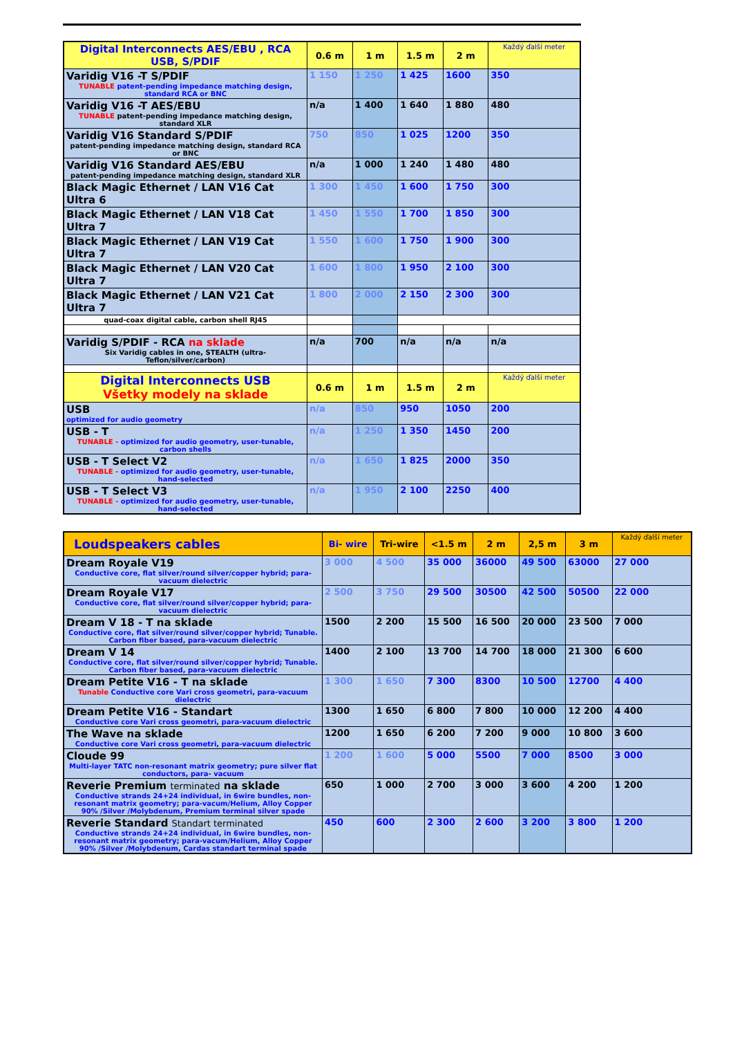| Digital Interconnects AES/EBU , RCA USB, S/PDIF | 0.6 m | 1 m | 1.5 m | 2 m | Každý ďalší meter |
| --- | --- | --- | --- | --- | --- |
| Varidig V16 -T S/PDIF TUNABLE patent-pending impedance matching design, standard RCA or BNC | 1 150 | 1 250 | 1 425 | 1600 | 350 |
| Varidig V16 -T AES/EBU TUNABLE patent-pending impedance matching design, standard XLR | n/a | 1 400 | 1 640 | 1 880 | 480 |
| Varidig V16 Standard S/PDIF patent-pending impedance matching design, standard RCA or BNC | 750 | 850 | 1 025 | 1200 | 350 |
| Varidig V16 Standard AES/EBU patent-pending impedance matching design, standard XLR | n/a | 1 000 | 1 240 | 1 480 | 480 |
| Black Magic Ethernet / LAN V16 Cat Ultra 6 | 1 300 | 1 450 | 1 600 | 1 750 | 300 |
| Black Magic Ethernet / LAN V18 Cat Ultra 7 | 1 450 | 1 550 | 1 700 | 1 850 | 300 |
| Black Magic Ethernet / LAN V19 Cat Ultra 7 | 1 550 | 1 600 | 1 750 | 1 900 | 300 |
| Black Magic Ethernet / LAN V20 Cat Ultra 7 | 1 600 | 1 800 | 1 950 | 2 100 | 300 |
| Black Magic Ethernet / LAN V21 Cat Ultra 7 | 1 800 | 2 000 | 2 150 | 2 300 | 300 |
| quad-coax digital cable, carbon shell RJ45 | | | | | |
| Varidig S/PDIF - RCA na sklade Six Varidig cables in one, STEALTH (ultra-Teflon/silver/carbon) | n/a | 700 | n/a | n/a | n/a |
| Digital Interconnects USB Všetky modely na sklade | 0.6 m | 1 m | 1.5 m | 2 m | Každý ďalší meter |
| USB optimized for audio geometry | n/a | 850 | 950 | 1050 | 200 |
| USB - T TUNABLE - optimized for audio geometry, user-tunable, carbon shells | n/a | 1 250 | 1 350 | 1450 | 200 |
| USB - T Select V2 TUNABLE - optimized for audio geometry, user-tunable, hand-selected | n/a | 1 650 | 1 825 | 2000 | 350 |
| USB - T Select V3 TUNABLE - optimized for audio geometry, user-tunable, hand-selected | n/a | 1 950 | 2 100 | 2250 | 400 |
| Loudspeakers cables | Bi- wire | Tri-wire | <1.5 m | 2 m | 2,5 m | 3 m | Každý ďalší meter |
| --- | --- | --- | --- | --- | --- | --- | --- |
| Dream Royale V19 Conductive core, flat silver/round silver/copper hybrid; para-vacuum dielectric | 3 000 | 4 500 | 35 000 | 36000 | 49 500 | 63000 | 27 000 |
| Dream Royale V17 Conductive core, flat silver/round silver/copper hybrid; para-vacuum dielectric | 2 500 | 3 750 | 29 500 | 30500 | 42 500 | 50500 | 22 000 |
| Dream V 18 - T na sklade Conductive core, flat silver/round silver/copper hybrid; Tunable. Carbon fiber based, para-vacuum dielectric | 1500 | 2 200 | 15 500 | 16 500 | 20 000 | 23 500 | 7 000 |
| Dream V 14 Conductive core, flat silver/round silver/copper hybrid; Tunable. Carbon fiber based, para-vacuum dielectric | 1400 | 2 100 | 13 700 | 14 700 | 18 000 | 21 300 | 6 600 |
| Dream Petite V16 - T na sklade Tunable Conductive core Vari cross geometri, para-vacuum dielectric | 1 300 | 1 650 | 7 300 | 8300 | 10 500 | 12700 | 4 400 |
| Dream Petite V16 - Standart Conductive core Vari cross geometri, para-vacuum dielectric | 1300 | 1 650 | 6 800 | 7 800 | 10 000 | 12 200 | 4 400 |
| The Wave na sklade Conductive core Vari cross geometri, para-vacuum dielectric | 1200 | 1 650 | 6 200 | 7 200 | 9 000 | 10 800 | 3 600 |
| Cloude 99 Multi-layer TATC non-resonant matrix geometry; pure silver flat conductors, para- vacuum | 1 200 | 1 600 | 5 000 | 5500 | 7 000 | 8500 | 3 000 |
| Reverie Premium terminated na sklade Conductive strands 24+24 individual, in 6wire bundles, non-resonant matrix geometry; para-vacum/Helium, Alloy Copper 90% /Silver /Molybdenum, Premium terminal silver spade | 650 | 1 000 | 2 700 | 3 000 | 3 600 | 4 200 | 1 200 |
| Reverie Standard Standart terminated Conductive strands 24+24 individual, in 6wire bundles, non-resonant matrix geometry; para-vacum/Helium, Alloy Copper 90% /Silver /Molybdenum, Cardas standart terminal spade | 450 | 600 | 2 300 | 2 600 | 3 200 | 3 800 | 1 200 |